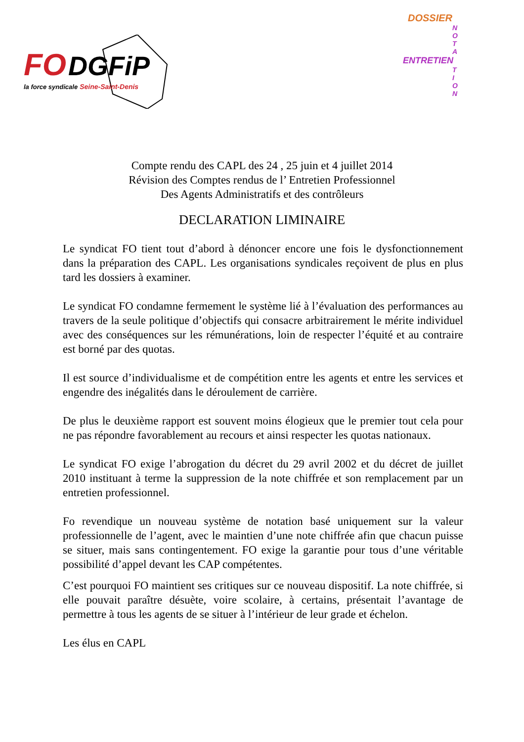FO DGFiP
la force syndicale Seine-Saint-Denis
DOSSIER
N
O
T
A
ENTRETIEN
T
I
O
N
Compte rendu des CAPL des 24 , 25 juin et 4 juillet 2014
Révision des Comptes rendus de l’ Entretien Professionnel
Des Agents Administratifs et des contrôleurs
DECLARATION LIMINAIRE
Le syndicat FO tient tout d’abord à dénoncer encore une fois le dysfonctionnement dans la préparation des CAPL. Les organisations syndicales reçoivent de plus en plus tard les dossiers à examiner.
Le syndicat FO condamne fermement le système lié à l’évaluation des performances au travers de la seule politique d’objectifs qui consacre arbitrairement le mérite individuel avec des conséquences sur les rémunérations, loin de respecter l’équité et au contraire est borné par des quotas.
Il est source d’individualisme et de compétition entre les agents et entre les services et engendre des inégalités dans le déroulement de carrière.
De plus le deuxième rapport est souvent moins élogieux que le premier tout cela pour ne pas répondre favorablement au recours et ainsi respecter les quotas nationaux.
Le syndicat FO exige l’abrogation du décret du 29 avril 2002 et du décret de juillet 2010 instituant à terme la suppression de la note chiffrée et son remplacement par un entretien professionnel.
Fo revendique un nouveau système de notation basé uniquement sur la valeur professionnelle de l’agent, avec le maintien d’une note chiffrée afin que chacun puisse se situer, mais sans contingentement. FO exige la garantie pour tous d’une véritable possibilité d’appel devant les CAP compétentes.
C’est pourquoi FO maintient ses critiques sur ce nouveau dispositif. La note chiffrée, si elle pouvait paraître désuète, voire scolaire, à certains, présentait l’avantage de permettre à tous les agents de se situer à l’intérieur de leur grade et échelon.
Les élus en CAPL